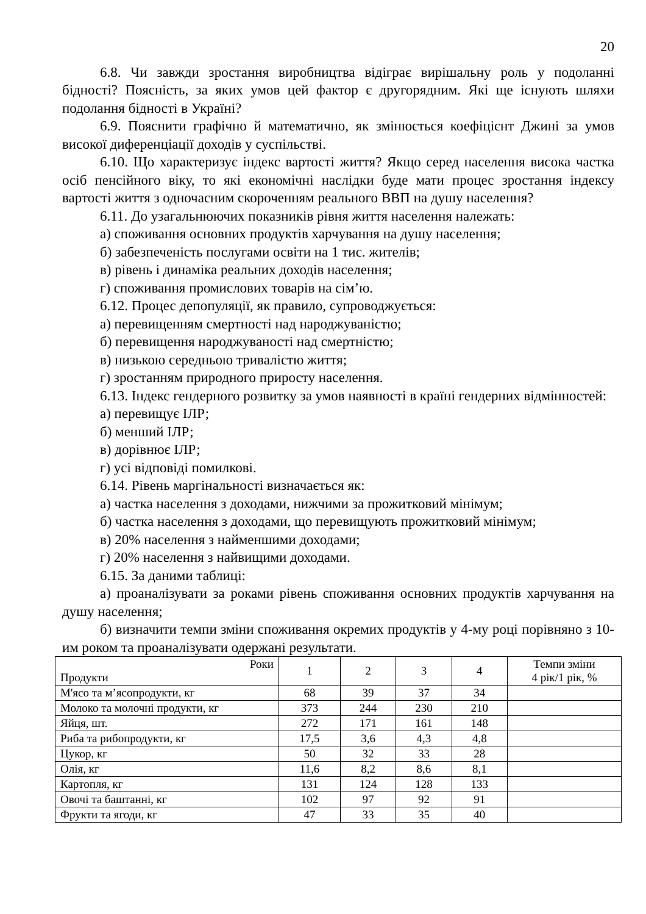20
6.8. Чи завжди зростання виробництва відіграє вирішальну роль у подоланні бідності? Поясність, за яких умов цей фактор є другорядним. Які ще існують шляхи подолання бідності в Україні?
6.9. Пояснити графічно й математично, як змінюється коефіцієнт Джині за умов високої диференціації доходів у суспільстві.
6.10. Що характеризує індекс вартості життя? Якщо серед населення висока частка осіб пенсійного віку, то які економічні наслідки буде мати процес зростання індексу вартості життя з одночасним скороченням реального ВВП на душу населення?
6.11. До узагальнюючих показників рівня життя населення належать:
а) споживання основних продуктів харчування на душу населення;
б) забезпеченість послугами освіти на 1 тис. жителів;
в) рівень і динаміка реальних доходів населення;
г) споживання промислових товарів на сім’ю.
6.12. Процес депопуляції, як правило, супроводжується:
а) перевищенням смертності над народжуваністю;
б) перевищення народжуваності над смертністю;
в) низькою середньою тривалістю життя;
г) зростанням природного приросту населення.
6.13. Індекс гендерного розвитку за умов наявності в країні гендерних відмінностей:
а) перевищує ІЛР;
б) менший ІЛР;
в) дорівнює ІЛР;
г) усі відповіді помилкові.
6.14. Рівень маргінальності визначається як:
а) частка населення з доходами, нижчими за прожитковий мінімум;
б) частка населення з доходами, що перевищують прожитковий мінімум;
в) 20% населення з найменшими доходами;
г) 20% населення з найвищими доходами.
6.15. За даними таблиці:
а) проаналізувати за роками рівень споживання основних продуктів харчування на душу населення;
б) визначити темпи зміни споживання окремих продуктів у 4-му році порівняно з 10-им роком та проаналізувати одержані результати.
| Роки Продукти | 1 | 2 | 3 | 4 | Темпи зміни 4 рік/1 рік, % |
| --- | --- | --- | --- | --- | --- |
| М'ясо та м’ясопродукти, кг | 68 | 39 | 37 | 34 | |
| Молоко та молочні продукти, кг | 373 | 244 | 230 | 210 | |
| Яйця, шт. | 272 | 171 | 161 | 148 | |
| Риба та рибопродукти, кг | 17,5 | 3,6 | 4,3 | 4,8 | |
| Цукор, кг | 50 | 32 | 33 | 28 | |
| Олія, кг | 11,6 | 8,2 | 8,6 | 8,1 | |
| Картопля, кг | 131 | 124 | 128 | 133 | |
| Овочі та баштанні, кг | 102 | 97 | 92 | 91 | |
| Фрукти та ягоди, кг | 47 | 33 | 35 | 40 | |